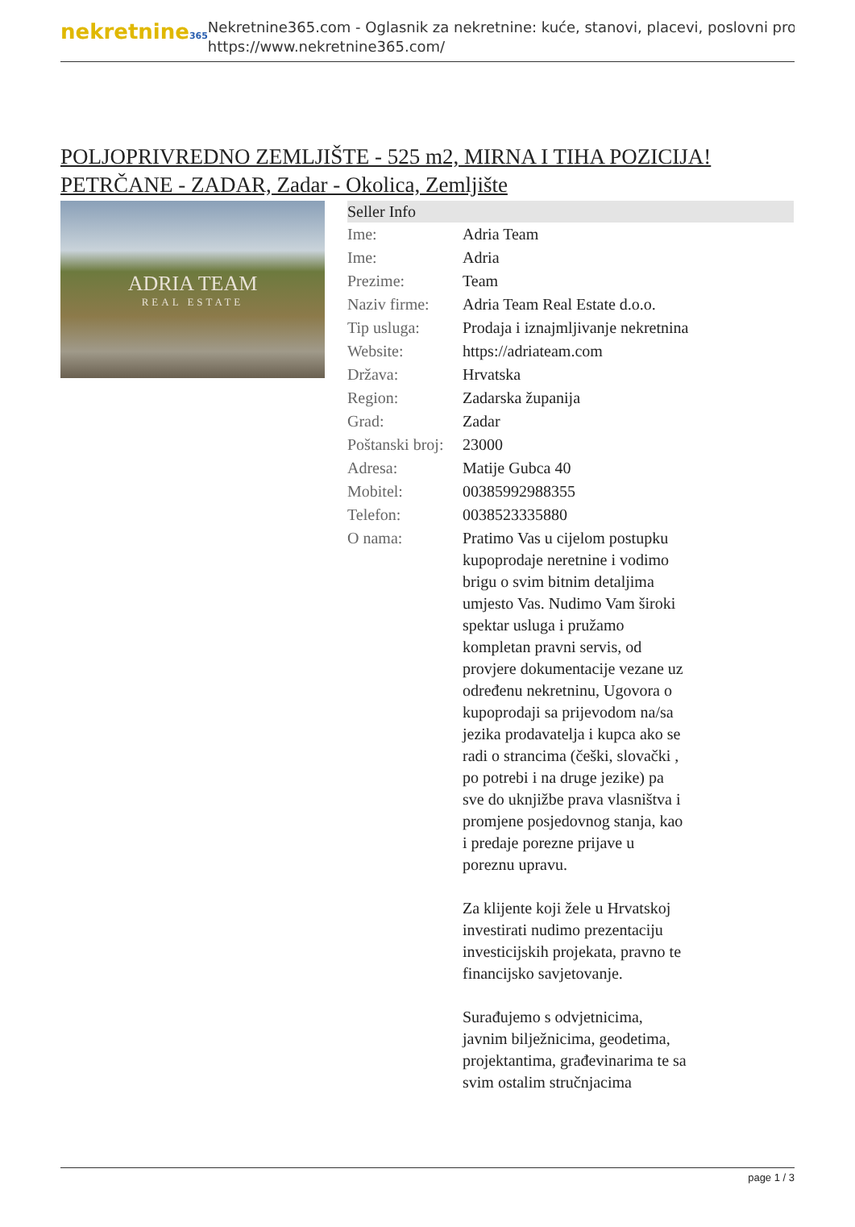nekretnine365
Nekretnine365.com - Oglasnik za nekretnine: kuće, stanovi, placevi, poslovni pro
https://www.nekretnine365.com/
POLJOPRIVREDNO ZEMLJIŠTE - 525 m2, MIRNA I TIHA POZICIJA! PETRČANE - ZADAR, Zadar - Okolica, Zemljište
ADRIA TEAM
REAL ESTATE
| Seller Info | |
| --- | --- |
| Ime: | Adria Team |
| Ime: | Adria |
| Prezime: | Team |
| Naziv firme: | Adria Team Real Estate d.o.o. |
| Tip usluga: | Prodaja i iznajmljivanje nekretnina |
| Website: | https://adriateam.com |
| Država: | Hrvatska |
| Region: | Zadarska županija |
| Grad: | Zadar |
| Poštanski broj: | 23000 |
| Adresa: | Matije Gubca 40 |
| Mobitel: | 00385992988355 |
| Telefon: | 0038523335880 |
| O nama: | Pratimo Vas u cijelom postupku kupoprodaje neretnine i vodimo brigu o svim bitnim detaljima umjesto Vas. Nudimo Vam široki spektar usluga i pružamo kompletan pravni servis, od provjere dokumentacije vezane uz određenu nekretninu, Ugovora o kupoprodaji sa prijevodom na/sa jezika prodavatelja i kupca ako se radi o strancima (češki, slovački , po potrebi i na druge jezike) pa sve do uknjižbe prava vlasništva i promjene posjedovnog stanja, kao i predaje porezne prijave u poreznu upravu. Za klijente koji žele u Hrvatskoj investirati nudimo prezentaciju investicijskih projekata, pravno te financijsko savjetovanje. Surađujemo s odvjetnicima, javnim bilježnicima, geodetima, projektantima, građevinarima te sa svim ostalim stručnjacima |
page 1 / 3